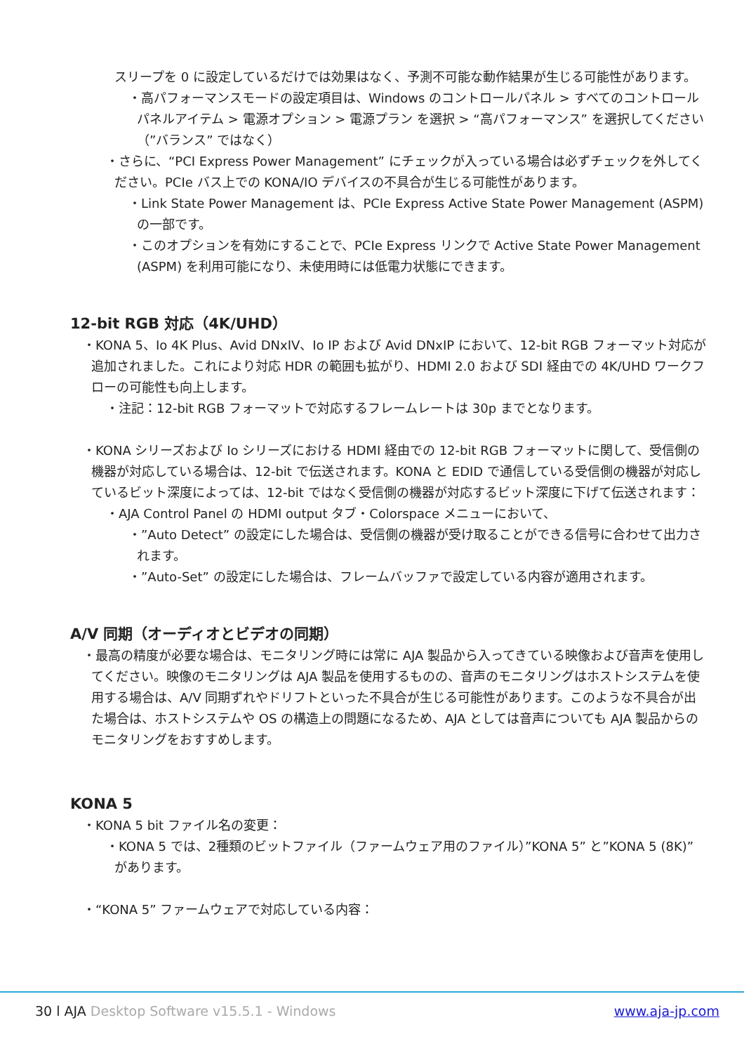スリープを 0 に設定しているだけでは効果はなく、予測不可能な動作結果が生じる可能性があります。
・高パフォーマンスモードの設定項目は、Windows のコントロールパネル > すべてのコントロールパネルアイテム > 電源オプション > 電源プラン を選択 > “高パフォーマンス” を選択してください（”バランス” ではなく）
・さらに、“PCI Express Power Management” にチェックが入っている場合は必ずチェックを外してください。PCIe バス上での KONA/IO デバイスの不具合が生じる可能性があります。
・Link State Power Management は、PCIe Express Active State Power Management (ASPM) の一部です。
・このオプションを有効にすることで、PCIe Express リンクで Active State Power Management (ASPM) を利用可能になり、未使用時には低電力状態にできます。
12-bit RGB 対応（4K/UHD）
・KONA 5、Io 4K Plus、Avid DNxIV、Io IP および Avid DNxIP において、12-bit RGB フォーマット対応が追加されました。これにより対応 HDR の範囲も拡がり、HDMI 2.0 および SDI 経由での 4K/UHD ワークフローの可能性も向上します。
・注記：12-bit RGB フォーマットで対応するフレームレートは 30p までとなります。
・KONA シリーズおよび Io シリーズにおける HDMI 経由での 12-bit RGB フォーマットに関して、受信側の機器が対応している場合は、12-bit で伝送されます。KONA と EDID で通信している受信側の機器が対応しているビット深度によっては、12-bit ではなく受信側の機器が対応するビット深度に下げて伝送されます：
・AJA Control Panel の HDMI output タブ・Colorspace メニューにおいて、
・”Auto Detect” の設定にした場合は、受信側の機器が受け取ることができる信号に合わせて出力されます。
・”Auto-Set” の設定にした場合は、フレームバッファで設定している内容が適用されます。
A/V 同期（オーディオとビデオの同期）
・最高の精度が必要な場合は、モニタリング時には常に AJA 製品から入ってきている映像および音声を使用してください。映像のモニタリングは AJA 製品を使用するものの、音声のモニタリングはホストシステムを使用する場合は、A/V 同期ずれやドリフトといった不具合が生じる可能性があります。このような不具合が出た場合は、ホストシステムや OS の構造上の問題になるため、AJA としては音声についても AJA 製品からのモニタリングをおすすめします。
KONA 5
・KONA 5 bit ファイル名の変更：
・KONA 5 では、2種類のビットファイル（ファームウェア用のファイル）”KONA 5” と”KONA 5 (8K)” があります。
・“KONA 5” ファームウェアで対応している内容：
30 l AJA Desktop Software v15.5.1 - Windows www.aja-jp.com